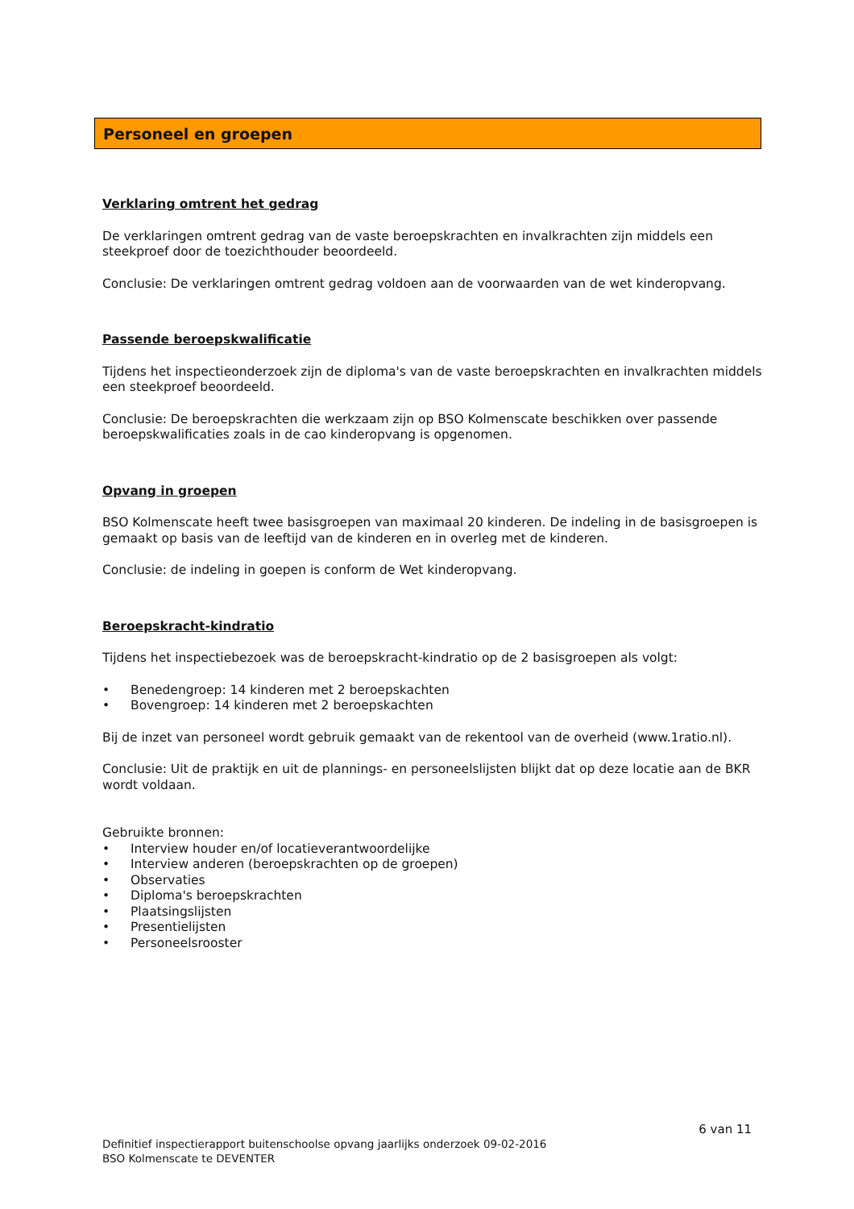Personeel en groepen
Verklaring omtrent het gedrag
De verklaringen omtrent gedrag van de vaste beroepskrachten en invalkrachten zijn middels een steekproef door de toezichthouder beoordeeld.
Conclusie: De verklaringen omtrent gedrag voldoen aan de voorwaarden van de wet kinderopvang.
Passende beroepskwalificatie
Tijdens het inspectieonderzoek zijn de diploma's van de vaste beroepskrachten en invalkrachten middels een steekproef beoordeeld.
Conclusie: De beroepskrachten die werkzaam zijn op BSO Kolmenscate beschikken over passende beroepskwalificaties zoals in de cao kinderopvang is opgenomen.
Opvang in groepen
BSO Kolmenscate heeft twee basisgroepen van maximaal 20 kinderen. De indeling in de basisgroepen is gemaakt op basis van de leeftijd van de kinderen en in overleg met de kinderen.
Conclusie: de indeling in goepen is conform de Wet kinderopvang.
Beroepskracht-kindratio
Tijdens het inspectiebezoek was de beroepskracht-kindratio op de 2 basisgroepen als volgt:
• Benedengroep: 14 kinderen met 2 beroepskachten
• Bovengroep: 14 kinderen met 2 beroepskachten
Bij de inzet van personeel wordt gebruik gemaakt van de rekentool van de overheid (www.1ratio.nl).
Conclusie: Uit de praktijk en uit de plannings- en personeelslijsten blijkt dat op deze locatie aan de BKR wordt voldaan.
Gebruikte bronnen:
• Interview houder en/of locatieverantwoordelijke
• Interview anderen (beroepskrachten op de groepen)
• Observaties
• Diploma's beroepskrachten
• Plaatsingslijsten
• Presentielijsten
• Personeelsrooster
6 van 11
Definitief inspectierapport buitenschoolse opvang jaarlijks onderzoek 09-02-2016
BSO Kolmenscate te DEVENTER